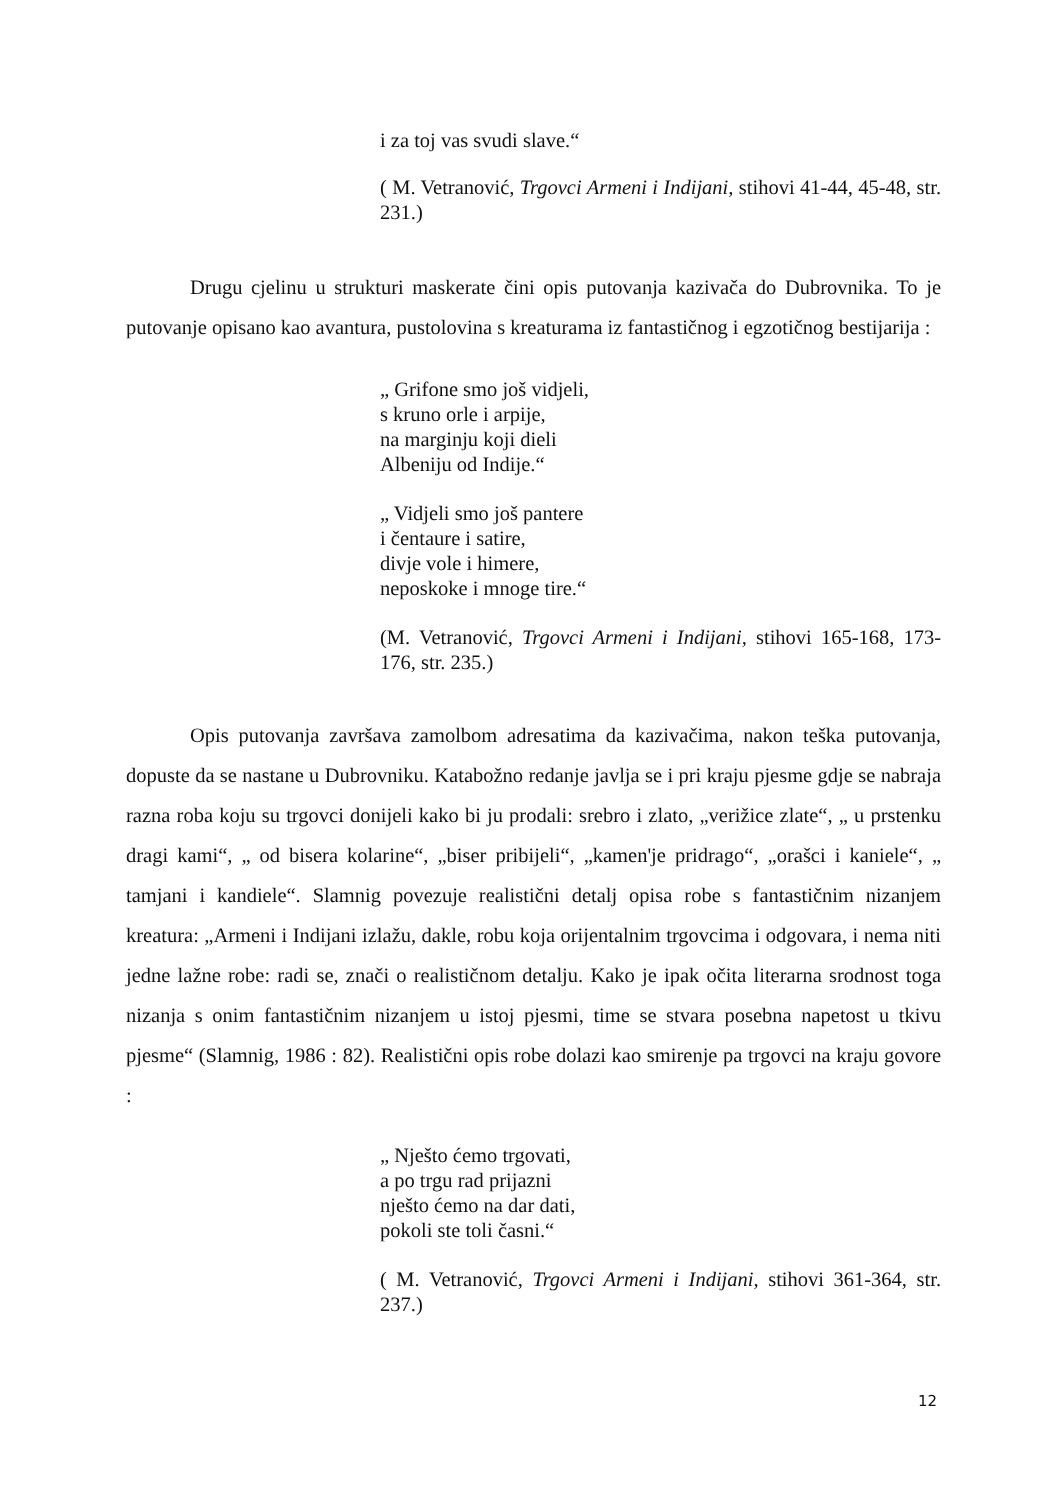i za toj vas svudi slave.“
( M. Vetranović, Trgovci Armeni i Indijani, stihovi 41-44, 45-48, str. 231.)
Drugu cjelinu u strukturi maskerate čini opis putovanja kazivača do Dubrovnika. To je putovanje opisano kao avantura, pustolovina s kreaturama iz fantastičnog i egzotičnog bestijarija :
„ Grifone smo još vidjeli,
s kruno orle i arpije,
na marginju koji dieli
Albeniju od Indije.“
„ Vidjeli smo još pantere
i čentaure i satire,
divje vole i himere,
neposkoke i mnoge tire.“
(M. Vetranović, Trgovci Armeni i Indijani, stihovi 165-168, 173-176, str. 235.)
Opis putovanja završava zamolbom adresatima da kazivačima, nakon teška putovanja, dopuste da se nastane u Dubrovniku. Katabožno redanje javlja se i pri kraju pjesme gdje se nabraja razna roba koju su trgovci donijeli kako bi ju prodali: srebro i zlato, „verižice zlate“, „ u prstenku dragi kami“, „ od bisera kolarine“, „biser pribijeli“, „kamen'je pridrago“, „orašci i kaniele“, „ tamjani i kandiele“. Slamnig povezuje realistični detalj opisa robe s fantastičnim nizanjem kreatura: „Armeni i Indijani izlažu, dakle, robu koja orijentalnim trgovcima i odgovara, i nema niti jedne lažne robe: radi se, znači o realističnom detalju. Kako je ipak očita literarna srodnost toga nizanja s onim fantastičnim nizanjem u istoj pjesmi, time se stvara posebna napetost u tkivu pjesme“ (Slamnig, 1986 : 82). Realistični opis robe dolazi kao smirenje pa trgovci na kraju govore :
„ Nješto ćemo trgovati,
a po trgu rad prijazni
nješto ćemo na dar dati,
pokoli ste toli časni.“
( M. Vetranović, Trgovci Armeni i Indijani, stihovi 361-364, str. 237.)
12